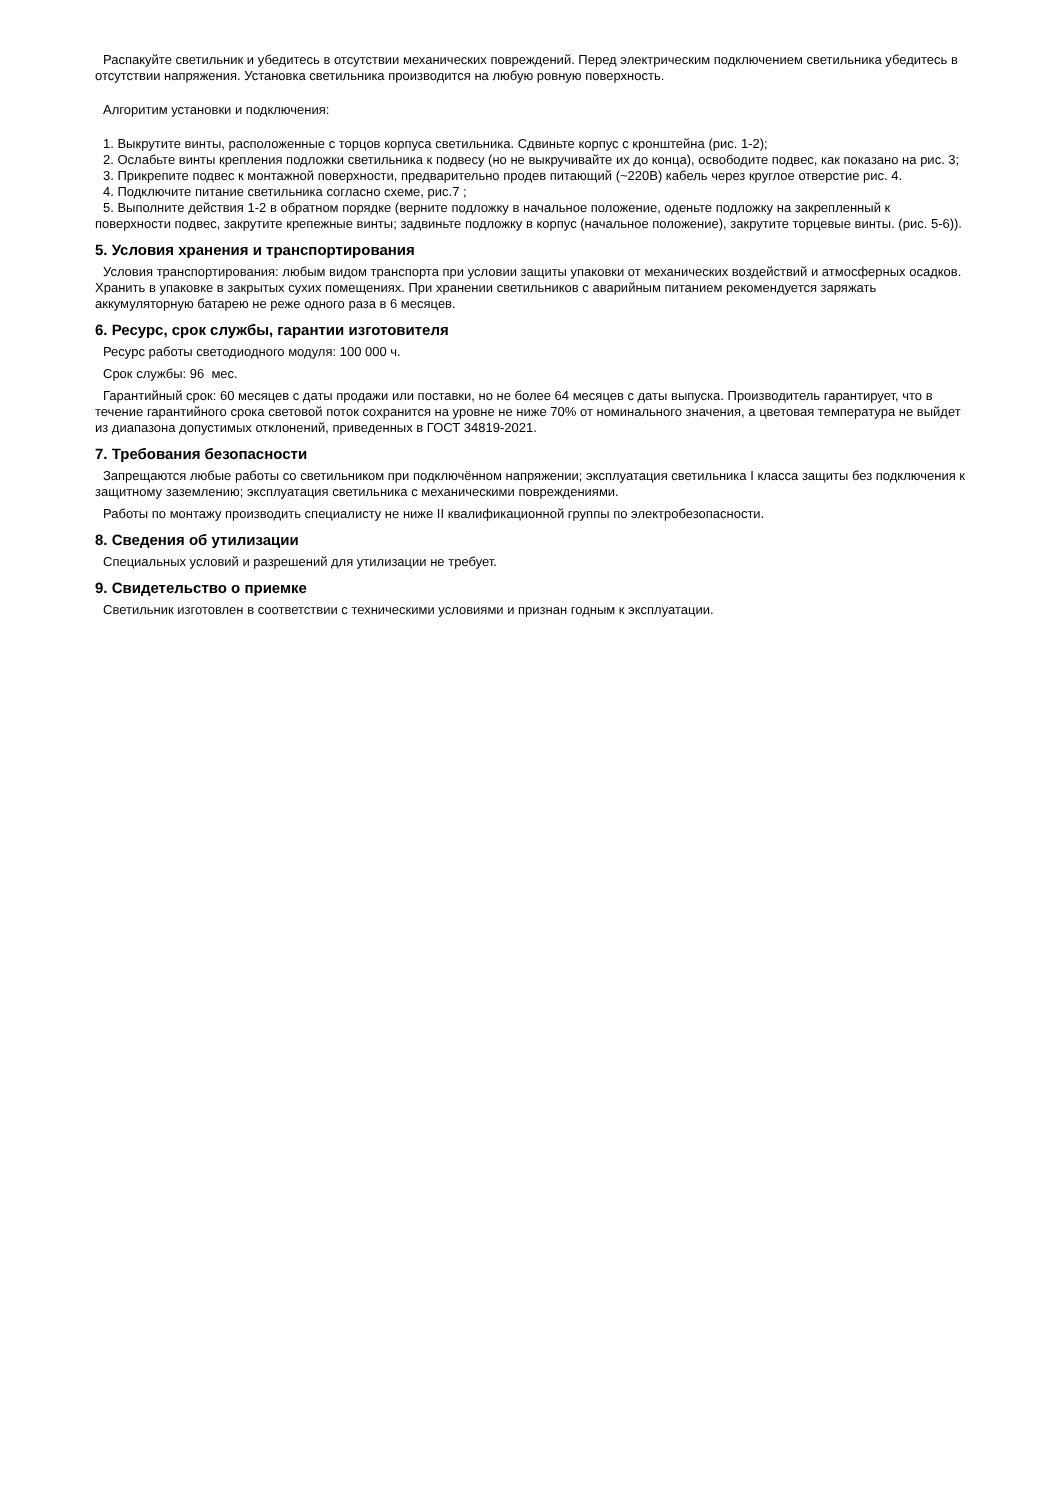Распакуйте светильник и убедитесь в отсутствии механических повреждений. Перед электрическим подключением светильника убедитесь в отсутствии напряжения. Установка светильника производится на любую ровную поверхность.
Алгоритим установки и подключения:
1. Выкрутите винты, расположенные с торцов корпуса светильника. Сдвиньте корпус с кронштейна (рис. 1-2);
2. Ослабьте винты крепления подложки светильника к подвесу (но не выкручивайте их до конца), освободите подвес, как показано на рис. 3;
3. Прикрепите подвес к монтажной поверхности, предварительно продев питающий (~220В) кабель через круглое отверстие рис. 4.
4. Подключите питание светильника согласно схеме, рис.7 ;
5. Выполните действия 1-2 в обратном порядке (верните подложку в начальное положение, оденьте подложку на закрепленный к поверхности подвес, закрутите крепежные винты; задвиньте подложку в корпус (начальное положение), закрутите торцевые винты. (рис. 5-6)).
5. Условия хранения и транспортирования
Условия транспортирования: любым видом транспорта при условии защиты упаковки от механических воздействий и атмосферных осадков. Хранить в упаковке в закрытых сухих помещениях. При хранении светильников с аварийным питанием рекомендуется заряжать аккумуляторную батарею не реже одного раза в 6 месяцев.
6. Ресурс, срок службы, гарантии изготовителя
Ресурс работы светодиодного модуля: 100 000 ч.
Срок службы: 96 мес.
Гарантийный срок: 60 месяцев с даты продажи или поставки, но не более 64 месяцев с даты выпуска. Производитель гарантирует, что в течение гарантийного срока световой поток сохранится на уровне не ниже 70% от номинального значения, а цветовая температура не выйдет из диапазона допустимых отклонений, приведенных в ГОСТ 34819-2021.
7. Требования безопасности
Запрещаются любые работы со светильником при подключённом напряжении; эксплуатация светильника I класса защиты без подключения к защитному заземлению; эксплуатация светильника с механическими повреждениями.
Работы по монтажу производить специалисту не ниже II квалификационной группы по электробезопасности.
8. Сведения об утилизации
Специальных условий и разрешений для утилизации не требует.
9. Свидетельство о приемке
Светильник изготовлен в соответствии с техническими условиями и признан годным к эксплуатации.